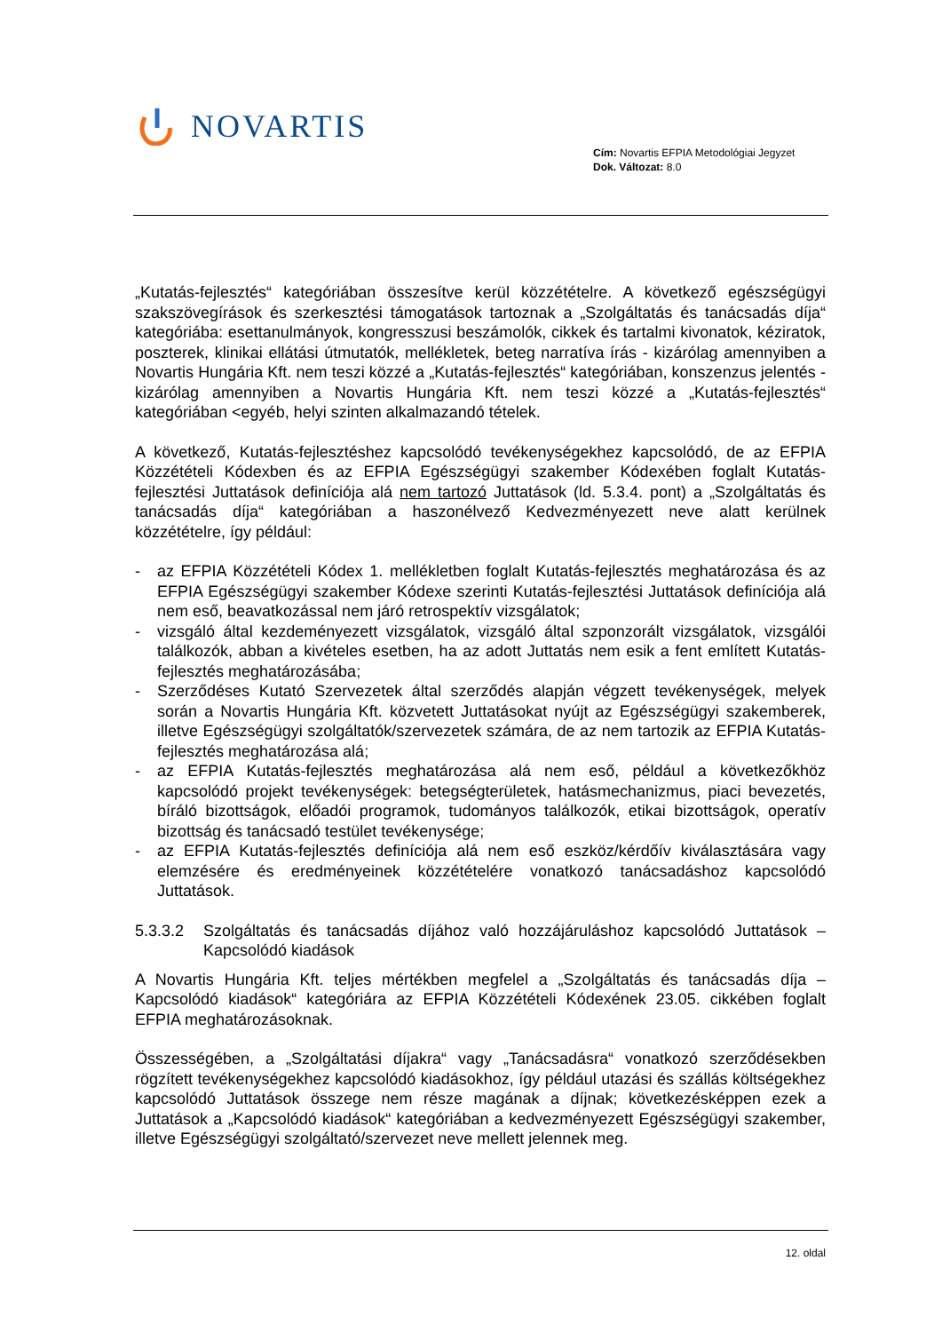NOVARTIS
Cím: Novartis EFPIA Metodológiai Jegyzet
Dok. Változat: 8.0
„Kutatás-fejlesztés“ kategóriában összesítve kerül közzétételre. A következő egészségügyi szakszövegírások és szerkesztési támogatások tartoznak a „Szolgáltatás és tanácsadás díja“ kategóriába: esettanulmányok, kongresszusi beszámolók, cikkek és tartalmi kivonatok, kéziratok, poszterek, klinikai ellátási útmutatók, mellékletek, beteg narratíva írás - kizárólag amennyiben a Novartis Hungária Kft. nem teszi közzé a „Kutatás-fejlesztés“ kategóriában, konszenzus jelentés - kizárólag amennyiben a Novartis Hungária Kft. nem teszi közzé a „Kutatás-fejlesztés“ kategóriában <egyéb, helyi szinten alkalmazandó tételek.
A következő, Kutatás-fejlesztéshez kapcsolódó tevékenységekhez kapcsolódó, de az EFPIA Közzétételi Kódexben és az EFPIA Egészségügyi szakember Kódexében foglalt Kutatás-fejlesztési Juttatások definíciója alá nem tartozó Juttatások (ld. 5.3.4. pont) a „Szolgáltatás és tanácsadás díja“ kategóriában a haszonélvező Kedvezményezett neve alatt kerülnek közzétételre, így például:
- az EFPIA Közzétételi Kódex 1. mellékletben foglalt Kutatás-fejlesztés meghatározása és az EFPIA Egészségügyi szakember Kódexe szerinti Kutatás-fejlesztési Juttatások definíciója alá nem eső, beavatkozással nem járó retrospektív vizsgálatok;
- vizsgáló által kezdeményezett vizsgálatok, vizsgáló által szponzorált vizsgálatok, vizsgálói találkozók, abban a kivételes esetben, ha az adott Juttatás nem esik a fent említett Kutatás-fejlesztés meghatározásába;
- Szerződéses Kutató Szervezetek által szerződés alapján végzett tevékenységek, melyek során a Novartis Hungária Kft. közvetett Juttatásokat nyújt az Egészségügyi szakemberek, illetve Egészségügyi szolgáltatók/szervezetek számára, de az nem tartozik az EFPIA Kutatás-fejlesztés meghatározása alá;
- az EFPIA Kutatás-fejlesztés meghatározása alá nem eső, például a következőkhöz kapcsolódó projekt tevékenységek: betegségterületek, hatásmechanizmus, piaci bevezetés, bíráló bizottságok, előadói programok, tudományos találkozók, etikai bizottságok, operatív bizottság és tanácsadó testület tevékenysége;
- az EFPIA Kutatás-fejlesztés definíciója alá nem eső eszköz/kérdőív kiválasztására vagy elemzésére és eredményeinek közzétételére vonatkozó tanácsadáshoz kapcsolódó Juttatások.
5.3.3.2 Szolgáltatás és tanácsadás díjához való hozzájáruláshoz kapcsolódó Juttatások – Kapcsolódó kiadások
A Novartis Hungária Kft. teljes mértékben megfelel a „Szolgáltatás és tanácsadás díja – Kapcsolódó kiadások“ kategóriára az EFPIA Közzétételi Kódexének 23.05. cikkében foglalt EFPIA meghatározásoknak.
Összességében, a „Szolgáltatási díjakra“ vagy „Tanácsadásra“ vonatkozó szerződésekben rögzített tevékenységekhez kapcsolódó kiadásokhoz, így például utazási és szállás költségekhez kapcsolódó Juttatások összege nem része magának a díjnak; következésképpen ezek a Juttatások a „Kapcsolódó kiadások“ kategóriában a kedvezményezett Egészségügyi szakember, illetve Egészségügyi szolgáltató/szervezet neve mellett jelennek meg.
12. oldal